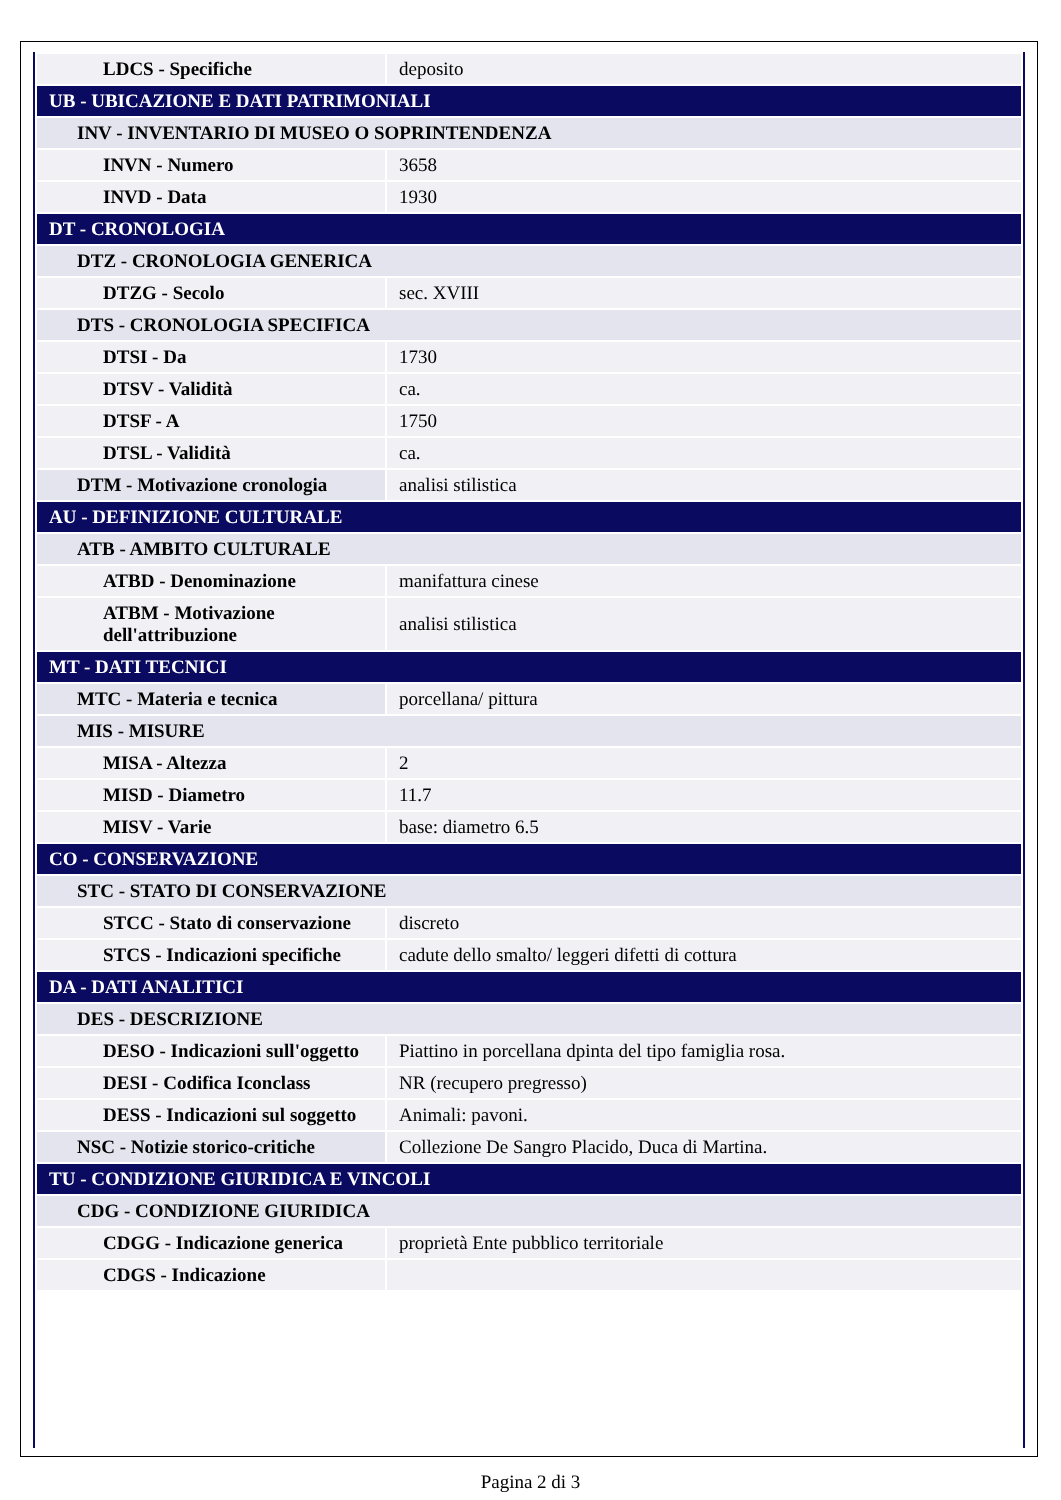| LDCS - Specifiche | deposito |
| UB - UBICAZIONE E DATI PATRIMONIALI | |
| INV - INVENTARIO DI MUSEO O SOPRINTENDENZA | |
| INVN - Numero | 3658 |
| INVD - Data | 1930 |
| DT - CRONOLOGIA | |
| DTZ - CRONOLOGIA GENERICA | |
| DTZG - Secolo | sec. XVIII |
| DTS - CRONOLOGIA SPECIFICA | |
| DTSI - Da | 1730 |
| DTSV - Validità | ca. |
| DTSF - A | 1750 |
| DTSL - Validità | ca. |
| DTM - Motivazione cronologia | analisi stilistica |
| AU - DEFINIZIONE CULTURALE | |
| ATB - AMBITO CULTURALE | |
| ATBD - Denominazione | manifattura cinese |
| ATBM - Motivazione dell'attribuzione | analisi stilistica |
| MT - DATI TECNICI | |
| MTC - Materia e tecnica | porcellana/ pittura |
| MIS - MISURE | |
| MISA - Altezza | 2 |
| MISD - Diametro | 11.7 |
| MISV - Varie | base: diametro 6.5 |
| CO - CONSERVAZIONE | |
| STC - STATO DI CONSERVAZIONE | |
| STCC - Stato di conservazione | discreto |
| STCS - Indicazioni specifiche | cadute dello smalto/ leggeri difetti di cottura |
| DA - DATI ANALITICI | |
| DES - DESCRIZIONE | |
| DESO - Indicazioni sull'oggetto | Piattino in porcellana dpinta del tipo famiglia rosa. |
| DESI - Codifica Iconclass | NR (recupero pregresso) |
| DESS - Indicazioni sul soggetto | Animali: pavoni. |
| NSC - Notizie storico-critiche | Collezione De Sangro Placido, Duca di Martina. |
| TU - CONDIZIONE GIURIDICA E VINCOLI | |
| CDG - CONDIZIONE GIURIDICA | |
| CDGG - Indicazione generica | proprietà Ente pubblico territoriale |
| CDGS - Indicazione | |
Pagina 2 di 3